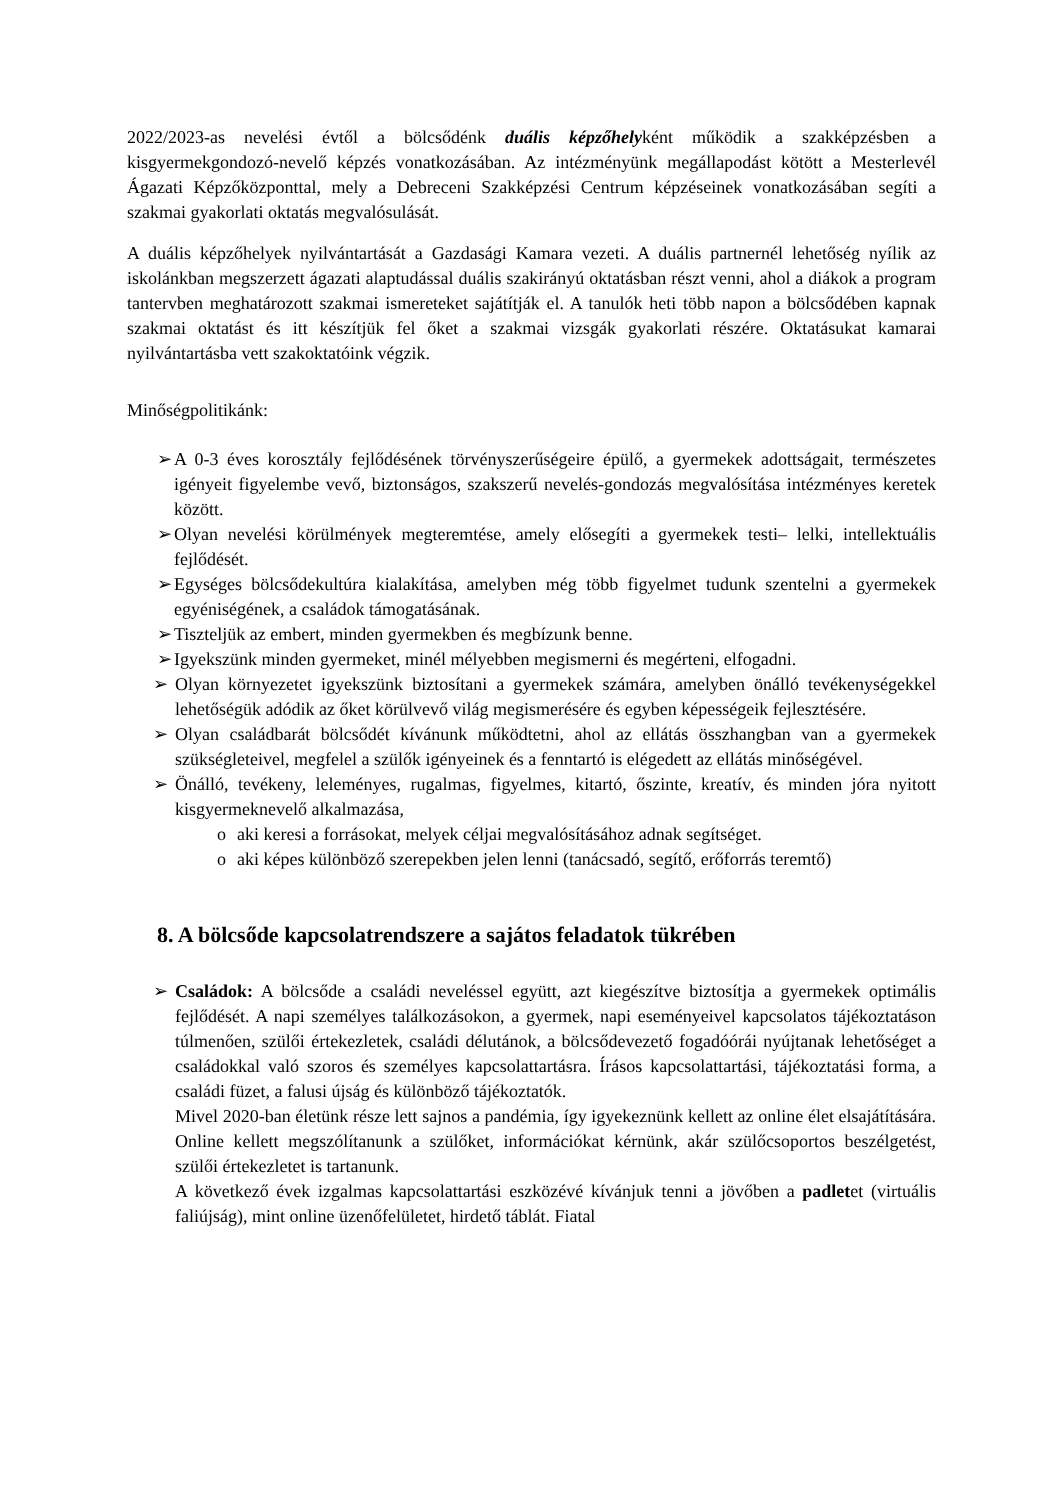2022/2023-as nevelési évtől a bölcsődénk duális képzőhelyként működik a szakképzésben a kisgyermekgondozó-nevelő képzés vonatkozásában. Az intézményünk megállapodást kötött a Mesterlevél Ágazati Képzőközponttal, mely a Debreceni Szakképzési Centrum képzéseinek vonatkozásában segíti a szakmai gyakorlati oktatás megvalósulását.
A duális képzőhelyek nyilvántartását a Gazdasági Kamara vezeti. A duális partnernél lehetőség nyílik az iskolánkban megszerzett ágazati alaptudással duális szakirányú oktatásban részt venni, ahol a diákok a program tantervben meghatározott szakmai ismereteket sajátítják el. A tanulók heti több napon a bölcsődében kapnak szakmai oktatást és itt készítjük fel őket a szakmai vizsgák gyakorlati részére. Oktatásukat kamarai nyilvántartásba vett szakoktatóink végzik.
Minőségpolitikánk:
➢ A 0-3 éves korosztály fejlődésének törvényszerűségeire épülő, a gyermekek adottságait, természetes igényeit figyelembe vevő, biztonságos, szakszerű nevelés-gondozás megvalósítása intézményes keretek között.
➢ Olyan nevelési körülmények megteremtése, amely elősegíti a gyermekek testi– lelki, intellektuális fejlődését.
➢ Egységes bölcsődekultúra kialakítása, amelyben még több figyelmet tudunk szentelni a gyermekek egyéniségének, a családok támogatásának.
➢ Tiszteljük az embert, minden gyermekben és megbízunk benne.
➢ Igyekszünk minden gyermeket, minél mélyebben megismerni és megérteni, elfogadni.
➢ Olyan környezetet igyekszünk biztosítani a gyermekek számára, amelyben önálló tevékenységekkel lehetőségük adódik az őket körülvevő világ megismerésére és egyben képességeik fejlesztésére.
➢ Olyan családbarát bölcsődét kívánunk működtetni, ahol az ellátás összhangban van a gyermekek szükségleteivel, megfelel a szülők igényeinek és a fenntartó is elégedett az ellátás minőségével.
➢ Önálló, tevékeny, leleményes, rugalmas, figyelmes, kitartó, őszinte, kreatív, és minden jóra nyitott kisgyermeknevelő alkalmazása,
o aki keresi a forrásokat, melyek céljai megvalósításához adnak segítséget.
o aki képes különböző szerepekben jelen lenni (tanácsadó, segítő, erőforrás teremtő)
8. A bölcsőde kapcsolatrendszere a sajátos feladatok tükrében
➢ Családok: A bölcsőde a családi neveléssel együtt, azt kiegészítve biztosítja a gyermekek optimális fejlődését. A napi személyes találkozásokon, a gyermek, napi eseményeivel kapcsolatos tájékoztatáson túlmenően, szülői értekezletek, családi délutánok, a bölcsődevezető fogadóórái nyújtanak lehetőséget a családokkal való szoros és személyes kapcsolattartásra. Írásos kapcsolattartási, tájékoztatási forma, a családi füzet, a falusi újság és különböző tájékoztatók.
Mivel 2020-ban életünk része lett sajnos a pandémia, így igyekeznünk kellett az online élet elsajátítására. Online kellett megszólítanunk a szülőket, információkat kérnünk, akár szülőcsoportos beszélgetést, szülői értekezletet is tartanunk.
A következő évek izgalmas kapcsolattartási eszközévé kívánjuk tenni a jövőben a padletet (virtuális faliújság), mint online üzenőfelületet, hirdető táblát. Fiatal